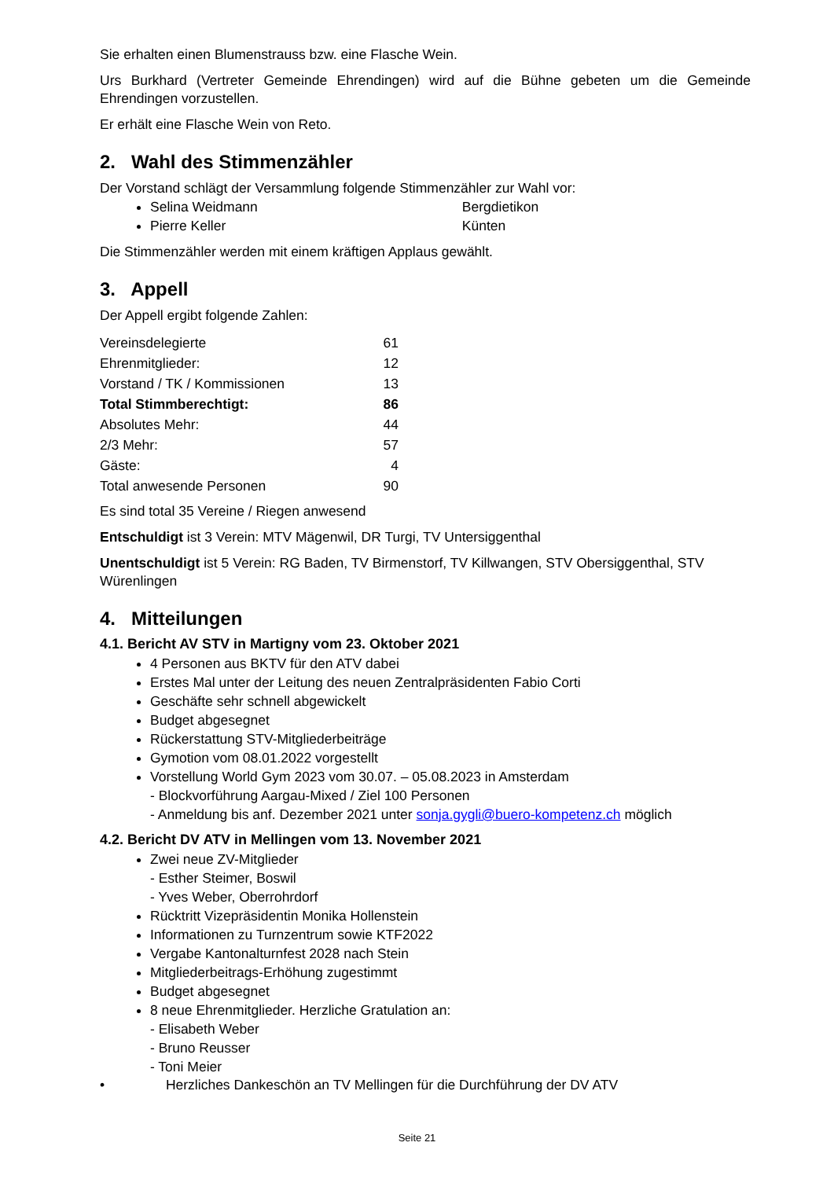Sie erhalten einen Blumenstrauss bzw. eine Flasche Wein.
Urs Burkhard (Vertreter Gemeinde Ehrendingen) wird auf die Bühne gebeten um die Gemeinde Ehrendingen vorzustellen.
Er erhält eine Flasche Wein von Reto.
2. Wahl des Stimmenzähler
Der Vorstand schlägt der Versammlung folgende Stimmenzähler zur Wahl vor:
Selina Weidmann Bergdietikon
Pierre Keller Künten
Die Stimmenzähler werden mit einem kräftigen Applaus gewählt.
3. Appell
Der Appell ergibt folgende Zahlen:
| Vereinsdelegierte | 61 |
| Ehrenmitglieder: | 12 |
| Vorstand / TK / Kommissionen | 13 |
| Total Stimmberechtigt: | 86 |
| Absolutes Mehr: | 44 |
| 2/3 Mehr: | 57 |
| Gäste: | 4 |
| Total anwesende Personen | 90 |
Es sind total 35 Vereine / Riegen anwesend
Entschuldigt ist 3 Verein: MTV Mägenwil, DR Turgi, TV Untersiggenthal
Unentschuldigt ist 5 Verein: RG Baden, TV Birmenstorf, TV Killwangen, STV Obersiggenthal, STV Würenlingen
4. Mitteilungen
4.1. Bericht AV STV in Martigny vom 23. Oktober 2021
4 Personen aus BKTV für den ATV dabei
Erstes Mal unter der Leitung des neuen Zentralpräsidenten Fabio Corti
Geschäfte sehr schnell abgewickelt
Budget abgesegnet
Rückerstattung STV-Mitgliederbeiträge
Gymotion vom 08.01.2022 vorgestellt
Vorstellung World Gym 2023 vom 30.07. – 05.08.2023 in Amsterdam
- Blockvorführung Aargau-Mixed / Ziel 100 Personen
- Anmeldung bis anf. Dezember 2021 unter sonja.gygli@buero-kompetenz.ch möglich
4.2. Bericht DV ATV in Mellingen vom 13. November 2021
Zwei neue ZV-Mitglieder
- Esther Steimer, Boswil
- Yves Weber, Oberrohrdorf
Rücktritt Vizepräsidentin Monika Hollenstein
Informationen zu Turnzentrum sowie KTF2022
Vergabe Kantonalturnfest 2028 nach Stein
Mitgliederbeitrags-Erhöhung zugestimmt
Budget abgesegnet
8 neue Ehrenmitglieder. Herzliche Gratulation an:
- Elisabeth Weber
- Bruno Reusser
- Toni Meier
• Herzliches Dankeschön an TV Mellingen für die Durchführung der DV ATV
Seite 21